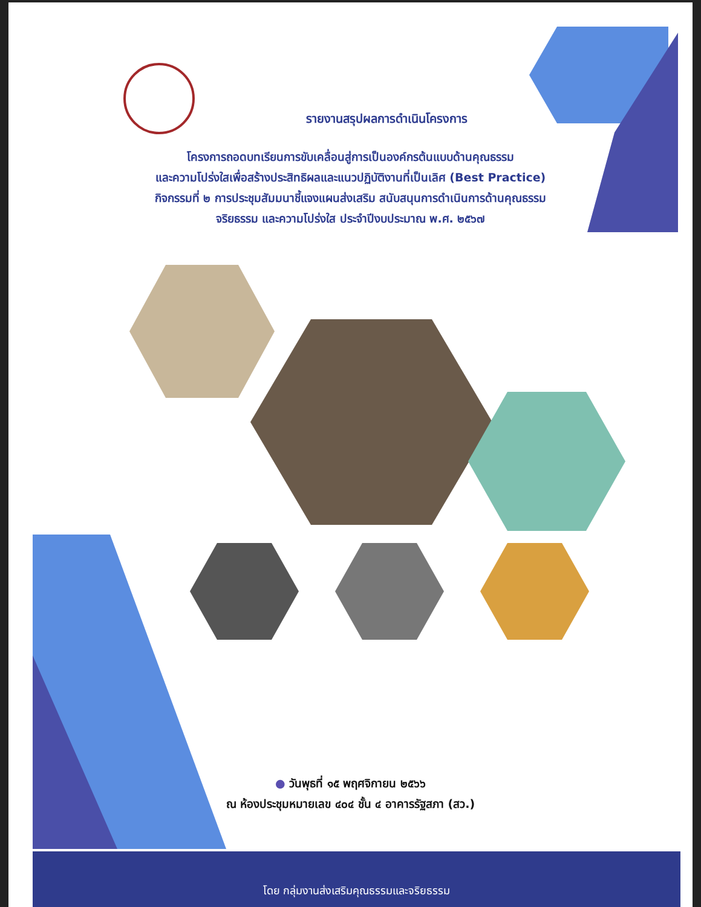รายงานสรุปผลการดำเนินโครงการ
โครงการถอดบทเรียนการขับเคลื่อนสู่การเป็นองค์กรต้นแบบด้านคุณธรรม
และความโปร่งใสเพื่อสร้างประสิทธิผลและแนวปฏิบัติงานที่เป็นเลิศ (Best Practice)
กิจกรรมที่ ๒ การประชุมสัมมนาชี้แจงแผนส่งเสริม สนับสนุนการดำเนินการด้านคุณธรรม
จริยธรรม และความโปร่งใส ประจำปีงบประมาณ พ.ศ. ๒๕๖๗
● วันพุธที่ ๑๕ พฤศจิกายน ๒๕๖๖
ณ ห้องประชุมหมายเลข ๔๐๔ ชั้น ๔ อาคารรัฐสภา (สว.)
โดย กลุ่มงานส่งเสริมคุณธรรมและจริยธรรม